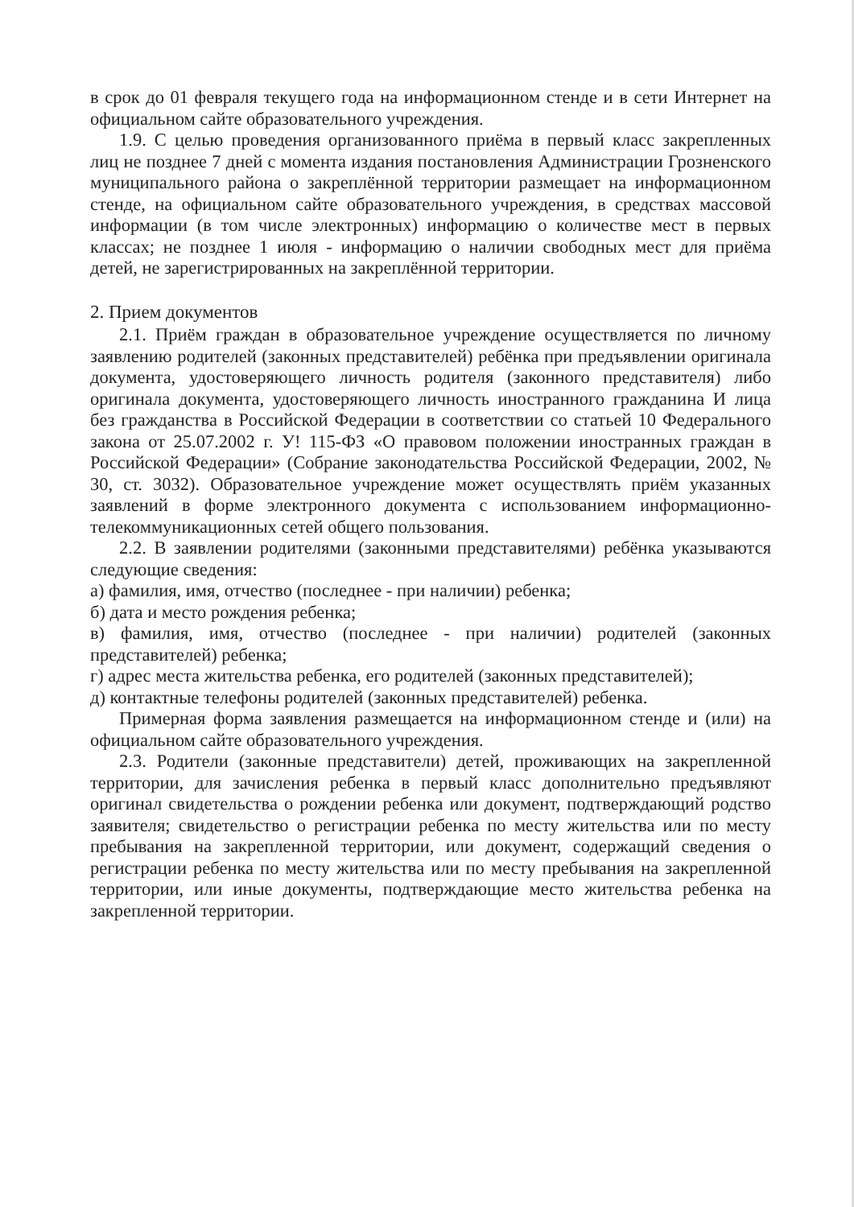в срок до 01 февраля текущего года на информационном стенде и в сети Интернет на официальном сайте образовательного учреждения.
1.9. С целью проведения организованного приёма в первый класс закрепленных лиц не позднее 7 дней с момента издания постановления Администрации Грозненского муниципального района о закреплённой территории размещает на информационном стенде, на официальном сайте образовательного учреждения, в средствах массовой информации (в том числе электронных) информацию о количестве мест в первых классах; не позднее 1 июля - информацию о наличии свободных мест для приёма детей, не зарегистрированных на закреплённой территории.
2. Прием документов
2.1. Приём граждан в образовательное учреждение осуществляется по личному заявлению родителей (законных представителей) ребёнка при предъявлении оригинала документа, удостоверяющего личность родителя (законного представителя) либо оригинала документа, удостоверяющего личность иностранного гражданина И лица без гражданства в Российской Федерации в соответствии со статьей 10 Федерального закона от 25.07.2002 г. У! 115-ФЗ «О правовом положении иностранных граждан в Российской Федерации» (Собрание законодательства Российской Федерации, 2002, № 30, ст. 3032). Образовательное учреждение может осуществлять приём указанных заявлений в форме электронного документа с использованием информационно-телекоммуникационных сетей общего пользования.
2.2. В заявлении родителями (законными представителями) ребёнка указываются следующие сведения:
а) фамилия, имя, отчество (последнее - при наличии) ребенка;
б) дата и место рождения ребенка;
в) фамилия, имя, отчество (последнее - при наличии) родителей (законных представителей) ребенка;
г) адрес места жительства ребенка, его родителей (законных представителей);
д) контактные телефоны родителей (законных представителей) ребенка.
Примерная форма заявления размещается на информационном стенде и (или) на официальном сайте образовательного учреждения.
2.3. Родители (законные представители) детей, проживающих на закрепленной территории, для зачисления ребенка в первый класс дополнительно предъявляют оригинал свидетельства о рождении ребенка или документ, подтверждающий родство заявителя; свидетельство о регистрации ребенка по месту жительства или по месту пребывания на закрепленной территории, или документ, содержащий сведения о регистрации ребенка по месту жительства или по месту пребывания на закрепленной территории, или иные документы, подтверждающие место жительства ребенка на закрепленной территории.